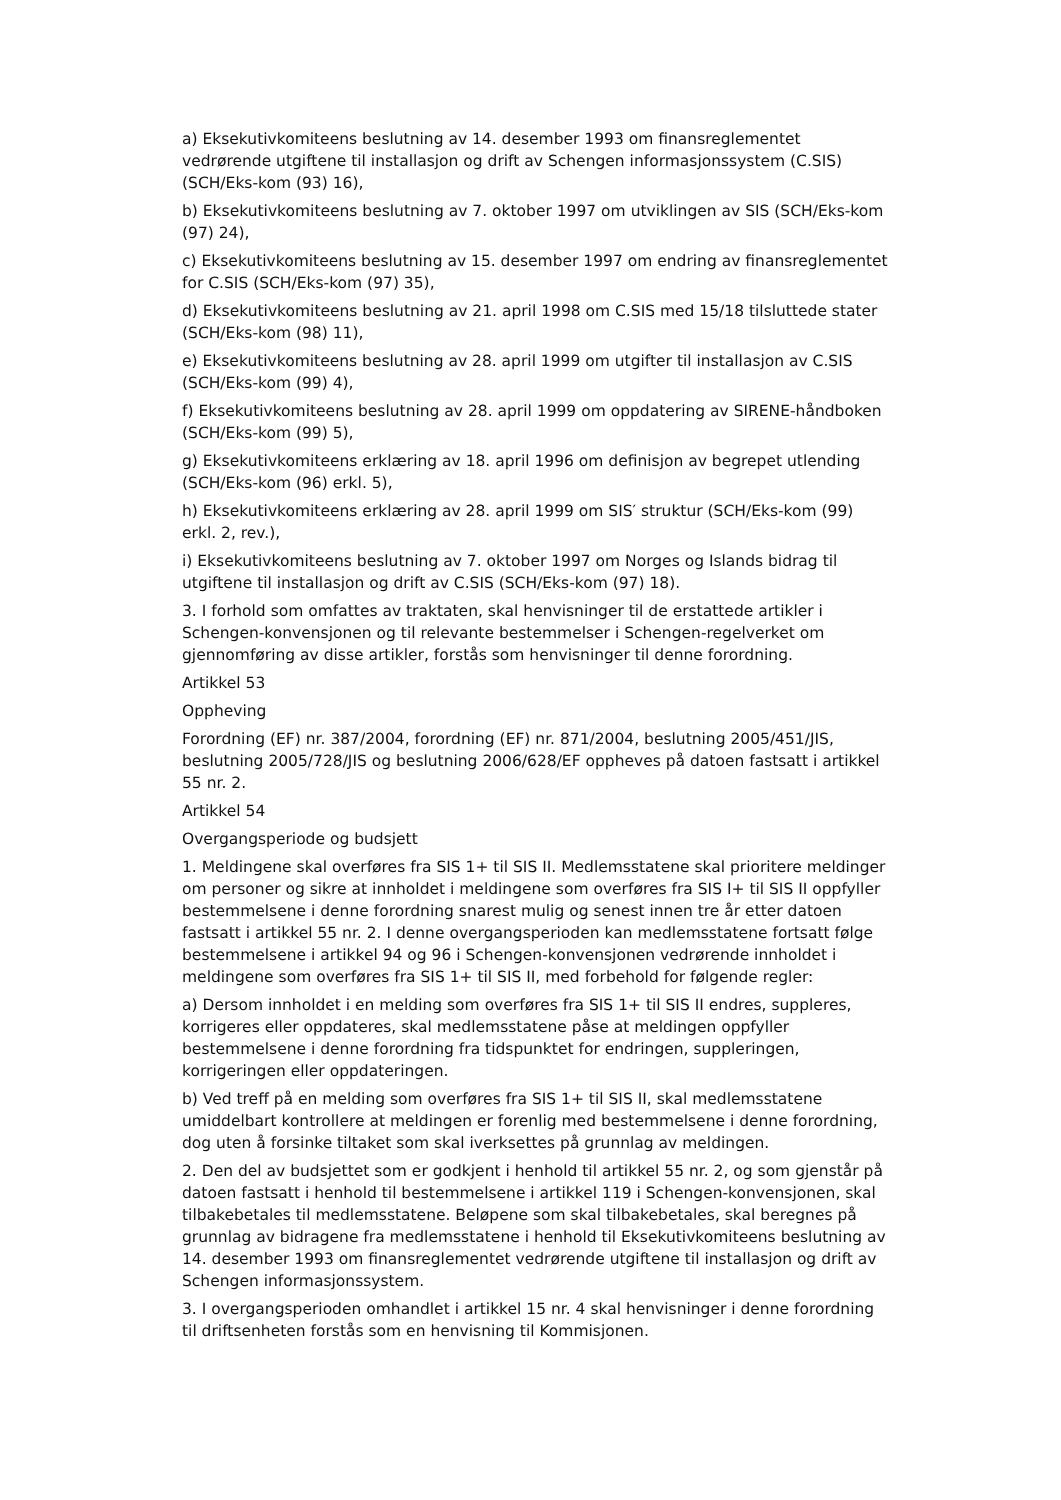a) Eksekutivkomiteens beslutning av 14. desember 1993 om finansreglementet vedrørende utgiftene til installasjon og drift av Schengen informasjonssystem (C.SIS) (SCH/Eks-kom (93) 16),
b) Eksekutivkomiteens beslutning av 7. oktober 1997 om utviklingen av SIS (SCH/Eks-kom (97) 24),
c) Eksekutivkomiteens beslutning av 15. desember 1997 om endring av finansreglementet for C.SIS (SCH/Eks-kom (97) 35),
d) Eksekutivkomiteens beslutning av 21. april 1998 om C.SIS med 15/18 tilsluttede stater (SCH/Eks-kom (98) 11),
e) Eksekutivkomiteens beslutning av 28. april 1999 om utgifter til installasjon av C.SIS (SCH/Eks-kom (99) 4),
f) Eksekutivkomiteens beslutning av 28. april 1999 om oppdatering av SIRENE-håndboken (SCH/Eks-kom (99) 5),
g) Eksekutivkomiteens erklæring av 18. april 1996 om definisjon av begrepet utlending (SCH/Eks-kom (96) erkl. 5),
h) Eksekutivkomiteens erklæring av 28. april 1999 om SIS′ struktur (SCH/Eks-kom (99) erkl. 2, rev.),
i) Eksekutivkomiteens beslutning av 7. oktober 1997 om Norges og Islands bidrag til utgiftene til installasjon og drift av C.SIS (SCH/Eks-kom (97) 18).
3. I forhold som omfattes av traktaten, skal henvisninger til de erstattede artikler i Schengen-konvensjonen og til relevante bestemmelser i Schengen-regelverket om gjennomføring av disse artikler, forstås som henvisninger til denne forordning.
Artikkel 53
Oppheving
Forordning (EF) nr. 387/2004, forordning (EF) nr. 871/2004, beslutning 2005/451/JIS, beslutning 2005/728/JIS og beslutning 2006/628/EF oppheves på datoen fastsatt i artikkel 55 nr. 2.
Artikkel 54
Overgangsperiode og budsjett
1. Meldingene skal overføres fra SIS 1+ til SIS II. Medlemsstatene skal prioritere meldinger om personer og sikre at innholdet i meldingene som overføres fra SIS I+ til SIS II oppfyller bestemmelsene i denne forordning snarest mulig og senest innen tre år etter datoen fastsatt i artikkel 55 nr. 2. I denne overgangsperioden kan medlemsstatene fortsatt følge bestemmelsene i artikkel 94 og 96 i Schengen-konvensjonen vedrørende innholdet i meldingene som overføres fra SIS 1+ til SIS II, med forbehold for følgende regler:
a) Dersom innholdet i en melding som overføres fra SIS 1+ til SIS II endres, suppleres, korrigeres eller oppdateres, skal medlemsstatene påse at meldingen oppfyller bestemmelsene i denne forordning fra tidspunktet for endringen, suppleringen, korrigeringen eller oppdateringen.
b) Ved treff på en melding som overføres fra SIS 1+ til SIS II, skal medlemsstatene umiddelbart kontrollere at meldingen er forenlig med bestemmelsene i denne forordning, dog uten å forsinke tiltaket som skal iverksettes på grunnlag av meldingen.
2. Den del av budsjettet som er godkjent i henhold til artikkel 55 nr. 2, og som gjenstår på datoen fastsatt i henhold til bestemmelsene i artikkel 119 i Schengen-konvensjonen, skal tilbakebetales til medlemsstatene. Beløpene som skal tilbakebetales, skal beregnes på grunnlag av bidragene fra medlemsstatene i henhold til Eksekutivkomiteens beslutning av 14. desember 1993 om finansreglementet vedrørende utgiftene til installasjon og drift av Schengen informasjonssystem.
3. I overgangsperioden omhandlet i artikkel 15 nr. 4 skal henvisninger i denne forordning til driftsenheten forstås som en henvisning til Kommisjonen.